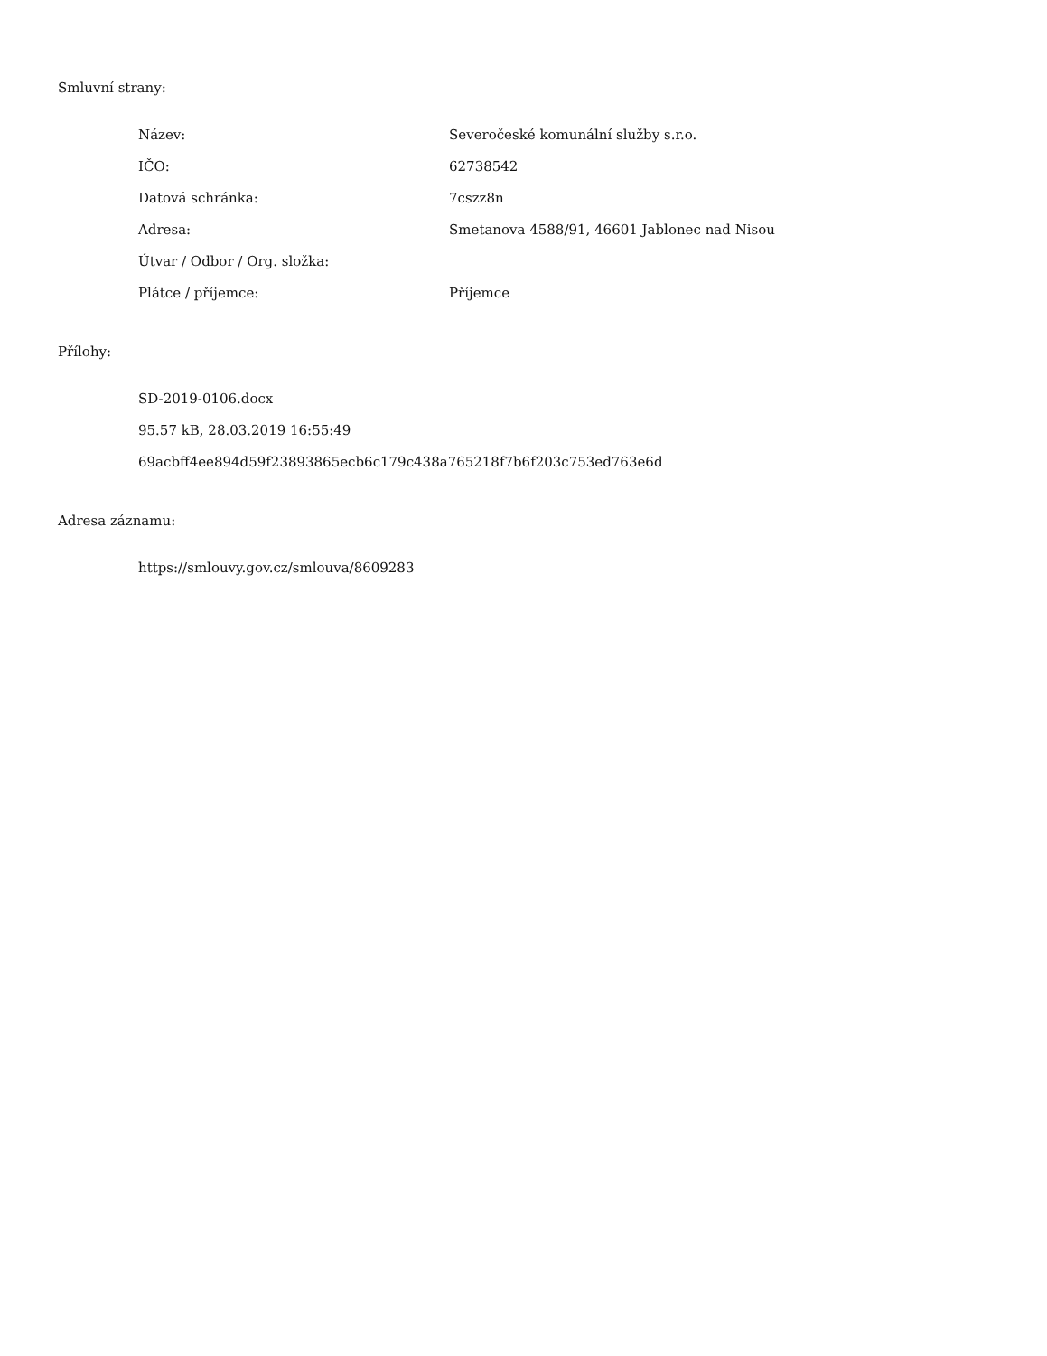Smluvní strany:
| Název: | Severočeské komunální služby s.r.o. |
| IČO: | 62738542 |
| Datová schránka: | 7cszz8n |
| Adresa: | Smetanova 4588/91, 46601 Jablonec nad Nisou |
| Útvar / Odbor / Org. složka: | |
| Plátce / příjemce: | Příjemce |
Přílohy:
SD-2019-0106.docx
95.57 kB, 28.03.2019 16:55:49
69acbff4ee894d59f23893865ecb6c179c438a765218f7b6f203c753ed763e6d
Adresa záznamu:
https://smlouvy.gov.cz/smlouva/8609283